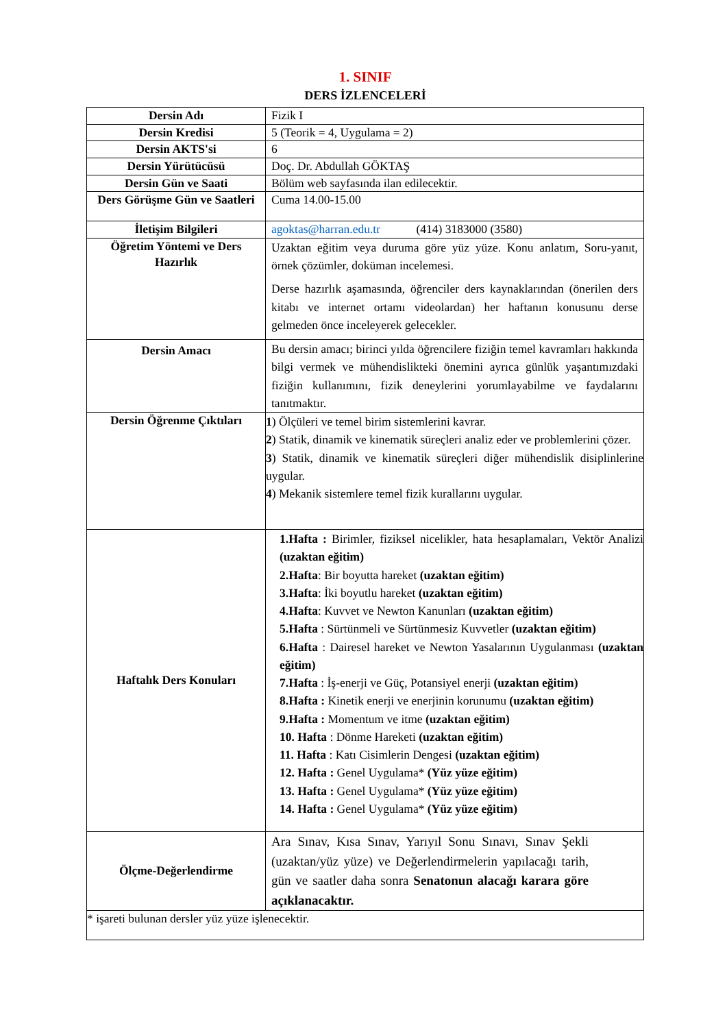1. SINIF
DERS İZLENCELERİ
| Dersin Adı | Fizik I |
| Dersin Kredisi | 5 (Teorik = 4, Uygulama = 2) |
| Dersin AKTS'si | 6 |
| Dersin Yürütücüsü | Doç. Dr. Abdullah GÖKTAŞ |
| Dersin Gün ve Saati | Bölüm web sayfasında ilan edilecektir. |
| Ders Görüşme Gün ve Saatleri | Cuma 14.00-15.00 |
| İletişim Bilgileri | agoktas@harran.edu.tr (414) 3183000 (3580) |
| Öğretim Yöntemi ve Ders Hazırlık | Uzaktan eğitim veya duruma göre yüz yüze. Konu anlatım, Soru-yanıt, örnek çözümler, doküman incelemesi. Derse hazırlık aşamasında, öğrenciler ders kaynaklarından (önerilen ders kitabı ve internet ortamı videolardan) her haftanın konusunu derse gelmeden önce inceleyerek gelecekler. |
| Dersin Amacı | Bu dersin amacı; birinci yılda öğrencilere fiziğin temel kavramları hakkında bilgi vermek ve mühendislikteki önemini ayrıca günlük yaşantımızdaki fiziğin kullanımını, fizik deneylerini yorumlayabilme ve faydalarını tanıtmaktır. |
| Dersin Öğrenme Çıktıları | 1 ) Ölçüleri ve temel birim sistemlerini kavrar. 2 ) Statik, dinamik ve kinematik süreçleri analiz eder ve problemlerini çözer. 3 ) Statik, dinamik ve kinematik süreçleri diğer mühendislik disiplinlerine uygular. 4 ) Mekanik sistemlere temel fizik kurallarını uygular. |
| Haftalık Ders Konuları | 1.Hafta : Birimler, fiziksel nicelikler, hata hesaplamaları, Vektör Analizi (uzaktan eğitim) 2.Hafta : Bir boyutta hareket (uzaktan eğitim) 3.Hafta : İki boyutlu hareket (uzaktan eğitim) 4.Hafta : Kuvvet ve Newton Kanunları (uzaktan eğitim) 5.Hafta : Sürtünmeli ve Sürtünmesiz Kuvvetler (uzaktan eğitim) 6.Hafta : Dairesel hareket ve Newton Yasalarının Uygulanması (uzaktan eğitim) 7.Hafta : İş-enerji ve Güç, Potansiyel enerji (uzaktan eğitim) 8.Hafta : Kinetik enerji ve enerjinin korunumu (uzaktan eğitim) 9.Hafta : Momentum ve itme (uzaktan eğitim) 10. Hafta : Dönme Hareketi (uzaktan eğitim) 11. Hafta : Katı Cisimlerin Dengesi (uzaktan eğitim) 12. Hafta : Genel Uygulama* (Yüz yüze eğitim) 13. Hafta : Genel Uygulama* (Yüz yüze eğitim) 14. Hafta : Genel Uygulama* (Yüz yüze eğitim) |
| Ölçme-Değerlendirme | Ara Sınav, Kısa Sınav, Yarıyıl Sonu Sınavı, Sınav Şekli (uzaktan/yüz yüze) ve Değerlendirmelerin yapılacağı tarih, gün ve saatler daha sonra Senatonun alacağı karara göre açıklanacaktır. |
| * işareti bulunan dersler yüz yüze işlenecektir. | |